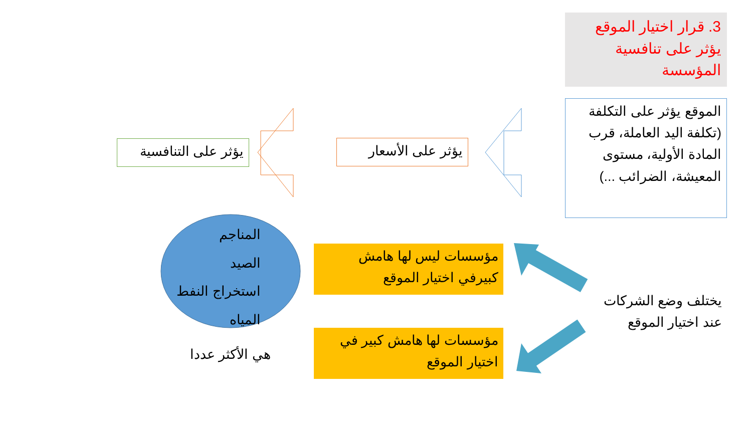3. قرار اختيار الموقع
يؤثر على تنافسية
المؤسسة
الموقع يؤثر على التكلفة (تكلفة اليد العاملة، قرب المادة الأولية، مستوى المعيشة، الضرائب ...)
يؤثر على الأسعار
يؤثر على التنافسية
مؤسسات ليس لها هامش كبيرفي اختيار الموقع
مؤسسات لها هامش كبير في اختيار الموقع
يختلف وضع الشركات عند اختيار الموقع
المناجم
الصيد
استخراج النفط
المياه
هي الأكثر عددا